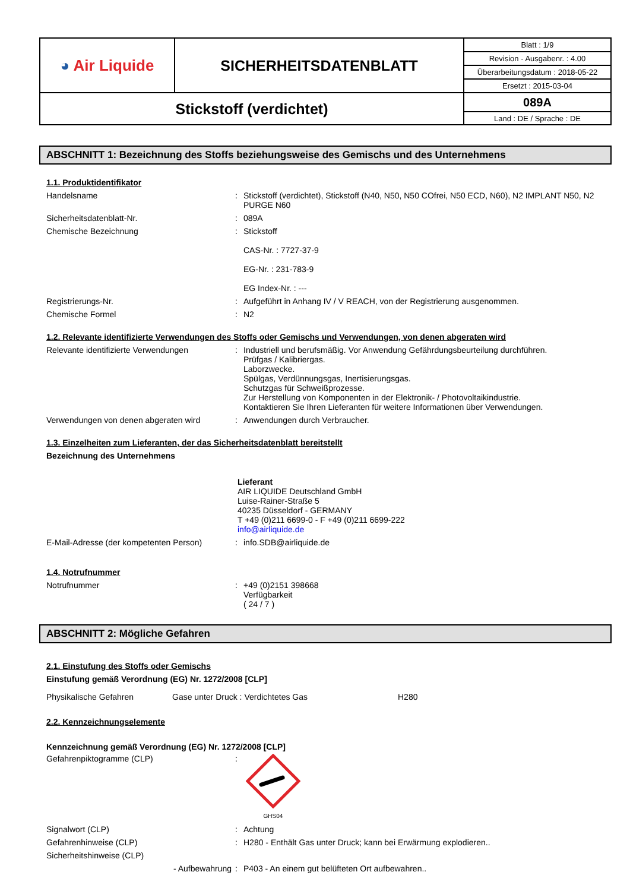| ◕ Air Liquide | SICHERHEITSDATENBLATT | Blatt : 1/9 |
| | | Revision - Ausgabenr. : 4.00 |
| | | Überarbeitungsdatum : 2018-05-22 |
| | | Ersetzt : 2015-03-04 |
| Stickstoff (verdichtet) | | 089A |
| | | Land : DE / Sprache : DE |
ABSCHNITT 1: Bezeichnung des Stoffs beziehungsweise des Gemischs und des Unternehmens
1.1. Produktidentifikator
Handelsname : Stickstoff (verdichtet), Stickstoff (N40, N50, N50 COfrei, N50 ECD, N60), N2 IMPLANT N50, N2 PURGE N60
Sicherheitsdatenblatt-Nr. : 089A
Chemische Bezeichnung : Stickstoff
CAS-Nr. : 7727-37-9
EG-Nr. : 231-783-9
EG Index-Nr. : ---
Registrierungs-Nr. : Aufgeführt in Anhang IV / V REACH, von der Registrierung ausgenommen.
Chemische Formel : N2
1.2. Relevante identifizierte Verwendungen des Stoffs oder Gemischs und Verwendungen, von denen abgeraten wird
Relevante identifizierte Verwendungen : Industriell und berufsmäßig. Vor Anwendung Gefährdungsbeurteilung durchführen.
Prüfgas / Kalibriergas.
Laborzwecke.
Spülgas, Verdünnungsgas, Inertisierungsgas.
Schutzgas für Schweißprozesse.
Zur Herstellung von Komponenten in der Elektronik- / Photovoltaikindustrie.
Kontaktieren Sie Ihren Lieferanten für weitere Informationen über Verwendungen.
Verwendungen von denen abgeraten wird : Anwendungen durch Verbraucher.
1.3. Einzelheiten zum Lieferanten, der das Sicherheitsdatenblatt bereitstellt
Bezeichnung des Unternehmens
Lieferant
AIR LIQUIDE Deutschland GmbH
Luise-Rainer-Straße 5
40235 Düsseldorf - GERMANY
T +49 (0)211 6699-0 - F +49 (0)211 6699-222
info@airliquide.de
E-Mail-Adresse (der kompetenten Person)
: info.SDB@airliquide.de
1.4. Notrufnummer
Notrufnummer : +49 (0)2151 398668
Verfügbarkeit
( 24 / 7 )
ABSCHNITT 2: Mögliche Gefahren
2.1. Einstufung des Stoffs oder Gemischs
Einstufung gemäß Verordnung (EG) Nr. 1272/2008 [CLP]
Physikalische Gefahren Gase unter Druck : Verdichtetes Gas H280
2.2. Kennzeichnungselemente
Kennzeichnung gemäß Verordnung (EG) Nr. 1272/2008 [CLP]
Gefahrenpiktogramme (CLP) :
GHS04
Signalwort (CLP) : Achtung
Gefahrenhinweise (CLP) : H280 - Enthält Gas unter Druck; kann bei Erwärmung explodieren..
Sicherheitshinweise (CLP)
- Aufbewahrung : P403 - An einem gut belüfteten Ort aufbewahren..